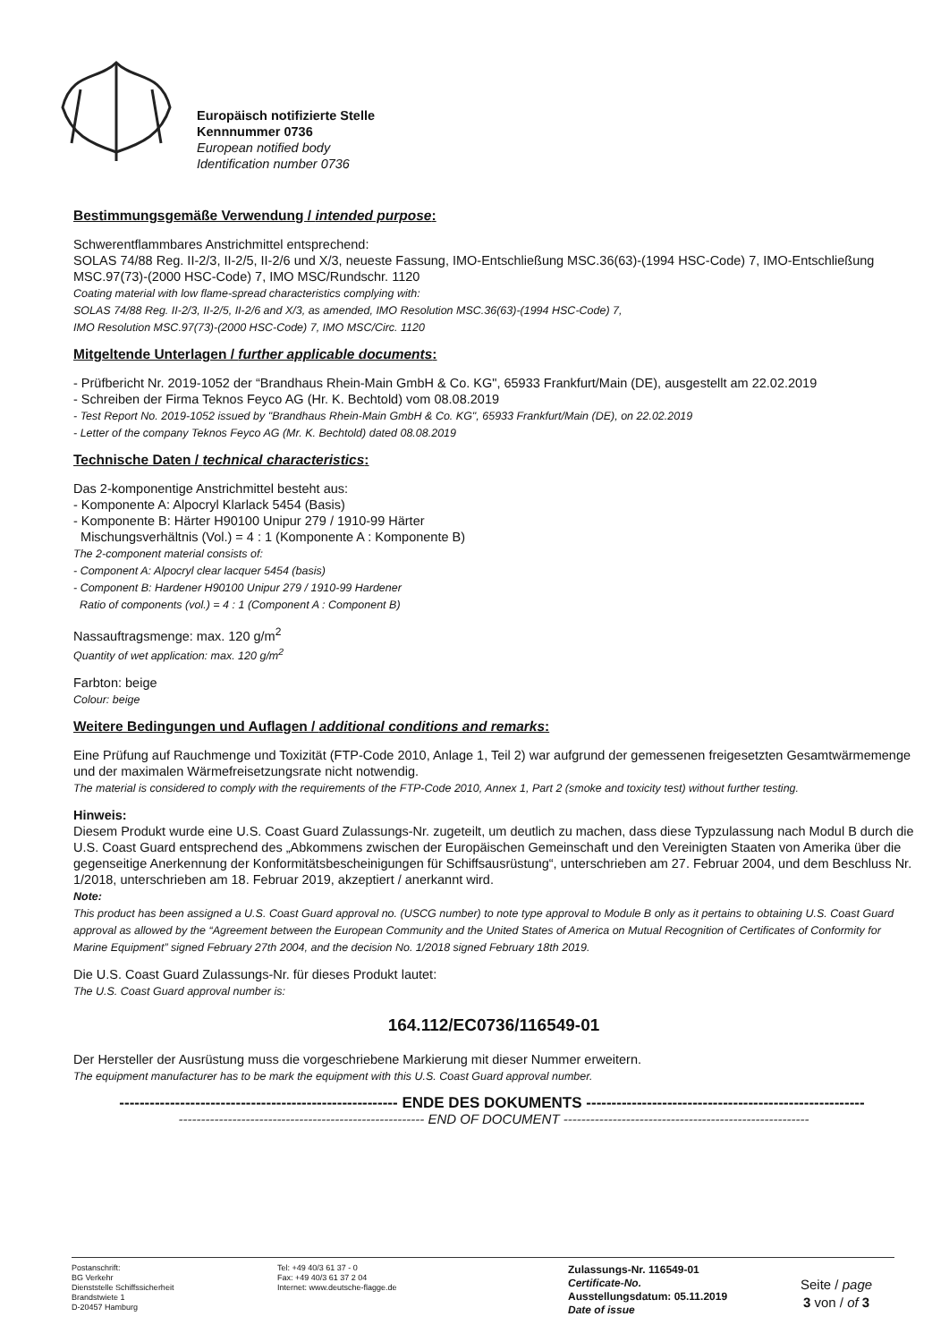Europäisch notifizierte Stelle
Kennnummer 0736
European notified body
Identification number 0736
Bestimmungsgemäße Verwendung / intended purpose:
Schwerentflammbares Anstrichmittel entsprechend:
SOLAS 74/88 Reg. II-2/3, II-2/5, II-2/6 und X/3, neueste Fassung, IMO-Entschließung MSC.36(63)-(1994 HSC-Code) 7, IMO-Entschließung MSC.97(73)-(2000 HSC-Code) 7, IMO MSC/Rundschr. 1120
Coating material with low flame-spread characteristics complying with:
SOLAS 74/88 Reg. II-2/3, II-2/5, II-2/6 and X/3, as amended, IMO Resolution MSC.36(63)-(1994 HSC-Code) 7,
IMO Resolution MSC.97(73)-(2000 HSC-Code) 7, IMO MSC/Circ. 1120
Mitgeltende Unterlagen / further applicable documents:
- Prüfbericht Nr. 2019-1052 der “Brandhaus Rhein-Main GmbH & Co. KG", 65933 Frankfurt/Main (DE), ausgestellt am 22.02.2019
- Schreiben der Firma Teknos Feyco AG (Hr. K. Bechtold) vom 08.08.2019
- Test Report No. 2019-1052 issued by "Brandhaus Rhein-Main GmbH & Co. KG", 65933 Frankfurt/Main (DE), on 22.02.2019
- Letter of the company Teknos Feyco AG (Mr. K. Bechtold) dated 08.08.2019
Technische Daten / technical characteristics:
Das 2-komponentige Anstrichmittel besteht aus:
- Komponente A: Alpocryl Klarlack 5454 (Basis)
- Komponente B: Härter H90100 Unipur 279 / 1910-99 Härter
Mischungsverhältnis (Vol.) = 4 : 1 (Komponente A : Komponente B)
The 2-component material consists of:
- Component A: Alpocryl clear lacquer 5454 (basis)
- Component B: Hardener H90100 Unipur 279 / 1910-99 Hardener
Ratio of components (vol.) = 4 : 1 (Component A : Component B)
Nassauftragsmenge: max. 120 g/m<sup>2</sup>
Quantity of wet application: max. 120 g/m<sup>2</sup>
Farbton: beige
Colour: beige
Weitere Bedingungen und Auflagen / additional conditions and remarks:
Eine Prüfung auf Rauchmenge und Toxizität (FTP-Code 2010, Anlage 1, Teil 2) war aufgrund der gemessenen freigesetzten Gesamtwärmemenge und der maximalen Wärmefreisetzungsrate nicht notwendig.
The material is considered to comply with the requirements of the FTP-Code 2010, Annex 1, Part 2 (smoke and toxicity test) without further testing.
Hinweis:
Diesem Produkt wurde eine U.S. Coast Guard Zulassungs-Nr. zugeteilt, um deutlich zu machen, dass diese Typzulassung nach Modul B durch die U.S. Coast Guard entsprechend des „Abkommens zwischen der Europäischen Gemeinschaft und den Vereinigten Staaten von Amerika über die gegenseitige Anerkennung der Konformitätsbescheinigungen für Schiffsausrüstung“, unterschrieben am 27. Februar 2004, und dem Beschluss Nr. 1/2018, unterschrieben am 18. Februar 2019, akzeptiert / anerkannt wird.
Note:
This product has been assigned a U.S. Coast Guard approval no. (USCG number) to note type approval to Module B only as it pertains to obtaining U.S. Coast Guard approval as allowed by the “Agreement between the European Community and the United States of America on Mutual Recognition of Certificates of Conformity for Marine Equipment” signed February 27th 2004, and the decision No. 1/2018 signed February 18th 2019.
Die U.S. Coast Guard Zulassungs-Nr. für dieses Produkt lautet:
The U.S. Coast Guard approval number is:
164.112/EC0736/116549-01
Der Hersteller der Ausrüstung muss die vorgeschriebene Markierung mit dieser Nummer erweitern.
The equipment manufacturer has to be mark the equipment with this U.S. Coast Guard approval number.
------------------------------------------------------- ENDE DES DOKUMENTS -------------------------------------------------------
------------------------------------------------------- END OF DOCUMENT -------------------------------------------------------
Postanschrift:
BG Verkehr
Dienststelle Schiffssicherheit
Brandstwiete 1
D-20457 Hamburg
Tel: +49 40/3 61 37 - 0
Fax: +49 40/3 61 37 2 04
Internet: www.deutsche-flagge.de
Zulassungs-Nr. 116549-01
Certificate-No.
Ausstellungsdatum: 05.11.2019
Date of issue
Seite / page
3 von / of 3